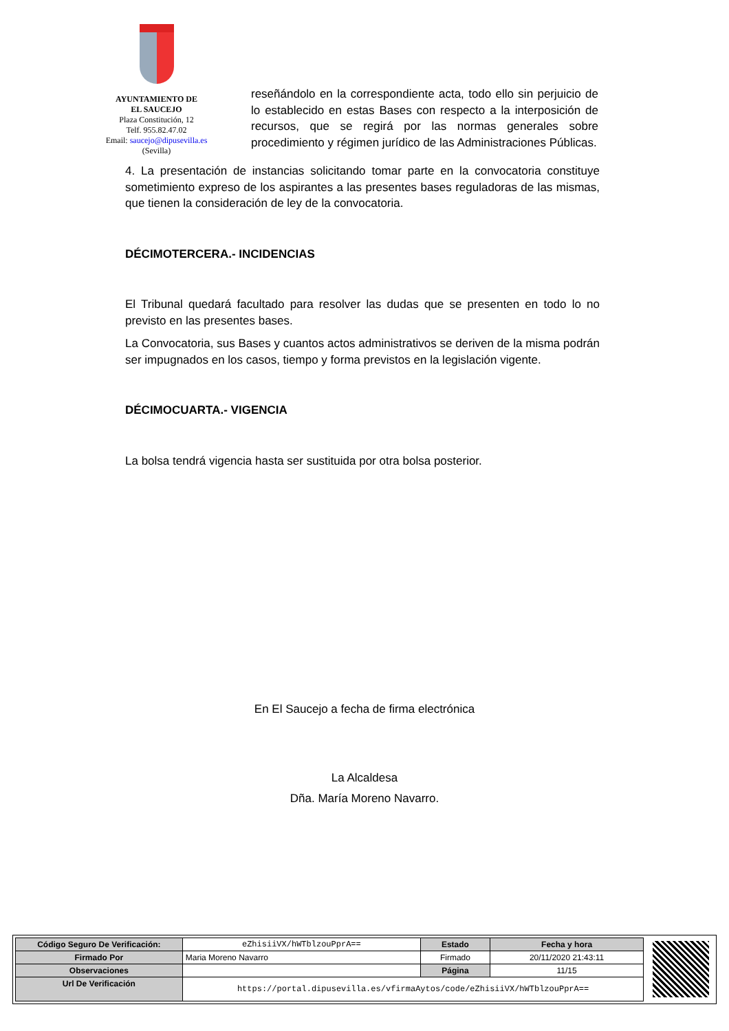AYUNTAMIENTO DE
EL SAUCEJO
Plaza Constitución, 12
Telf. 955.82.47.02
Email: saucejo@dipusevilla.es
(Sevilla)
reseñándolo en la correspondiente acta, todo ello sin perjuicio de lo establecido en estas Bases con respecto a la interposición de recursos, que se regirá por las normas generales sobre procedimiento y régimen jurídico de las Administraciones Públicas.
4. La presentación de instancias solicitando tomar parte en la convocatoria constituye sometimiento expreso de los aspirantes a las presentes bases reguladoras de las mismas, que tienen la consideración de ley de la convocatoria.
DÉCIMOTERCERA.- INCIDENCIAS
El Tribunal quedará facultado para resolver las dudas que se presenten en todo lo no previsto en las presentes bases.
La Convocatoria, sus Bases y cuantos actos administrativos se deriven de la misma podrán ser impugnados en los casos, tiempo y forma previstos en la legislación vigente.
DÉCIMOCUARTA.- VIGENCIA
La bolsa tendrá vigencia hasta ser sustituida por otra bolsa posterior.
En El Saucejo a fecha de firma electrónica
La Alcaldesa
Dña. María Moreno Navarro.
| Código Seguro De Verificación: | eZhisiiVX/hWTblzouPprA== | Estado | Fecha y hora |
| Firmado Por | Maria Moreno Navarro | Firmado | 20/11/2020 21:43:11 |
| Observaciones | | Página | 11/15 |
| Url De Verificación | https://portal.dipusevilla.es/vfirmaAytos/code/eZhisiiVX/hWTblzouPprA== | | |